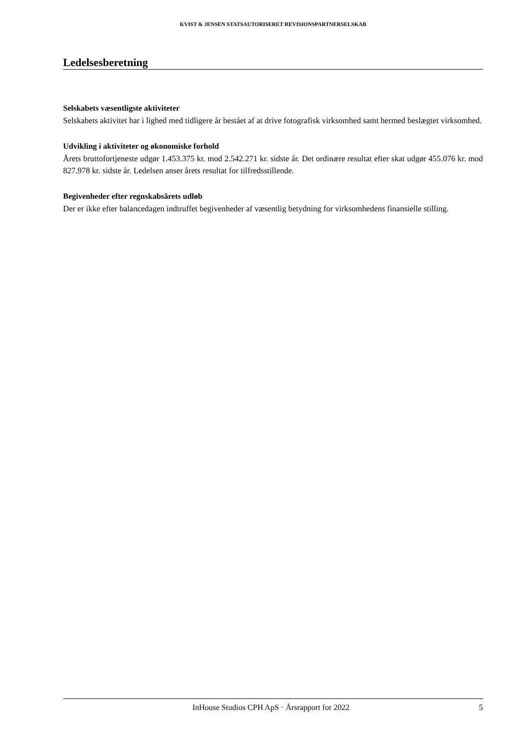KVIST & JENSEN STATSAUTORISERET REVISIONSPARTNERSELSKAB
Ledelsesberetning
Selskabets væsentligste aktiviteter
Selskabets aktivitet har i lighed med tidligere år bestået af at drive fotografisk virksomhed samt hermed beslægtet virksomhed.
Udvikling i aktiviteter og økonomiske forhold
Årets bruttofortjeneste udgør 1.453.375 kr. mod 2.542.271 kr. sidste år. Det ordinære resultat efter skat udgør 455.076 kr. mod 827.978 kr. sidste år. Ledelsen anser årets resultat for tilfredsstillende.
Begivenheder efter regnskabsårets udløb
Der er ikke efter balancedagen indtruffet begivenheder af væsentlig betydning for virksomhedens finansielle stilling.
InHouse Studios CPH ApS · Årsrapport for 2022 5